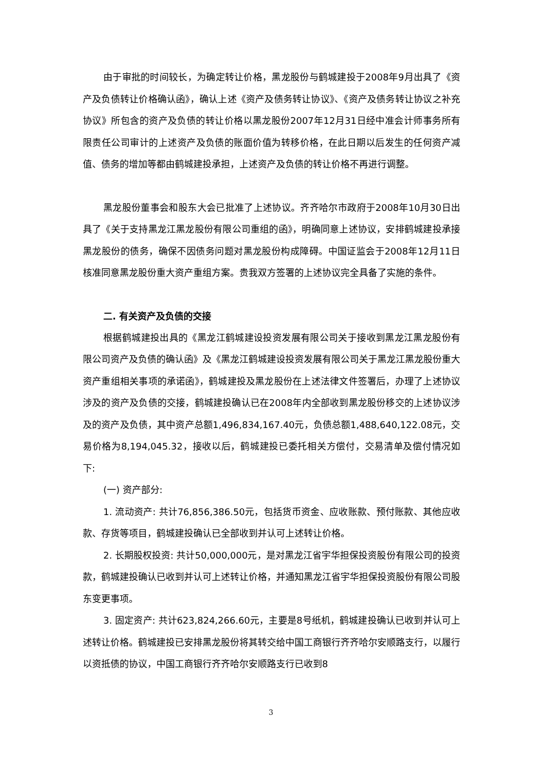由于审批的时间较长，为确定转让价格，黑龙股份与鹤城建投于2008年9月出具了《资产及负债转让价格确认函》，确认上述《资产及债务转让协议》、《资产及债务转让协议之补充协议》所包含的资产及负债的转让价格以黑龙股份2007年12月31日经中准会计师事务所有限责任公司审计的上述资产及负债的账面价值为转移价格，在此日期以后发生的任何资产减值、债务的增加等都由鹤城建投承担，上述资产及负债的转让价格不再进行调整。
黑龙股份董事会和股东大会已批准了上述协议。齐齐哈尔市政府于2008年10月30日出具了《关于支持黑龙江黑龙股份有限公司重组的函》，明确同意上述协议，安排鹤城建投承接黑龙股份的债务，确保不因债务问题对黑龙股份构成障碍。中国证监会于2008年12月11日核准同意黑龙股份重大资产重组方案。贵我双方签署的上述协议完全具备了实施的条件。
二. 有关资产及负债的交接
根据鹤城建投出具的《黑龙江鹤城建设投资发展有限公司关于接收到黑龙江黑龙股份有限公司资产及负债的确认函》及《黑龙江鹤城建设投资发展有限公司关于黑龙江黑龙股份重大资产重组相关事项的承诺函》，鹤城建投及黑龙股份在上述法律文件签署后，办理了上述协议涉及的资产及负债的交接，鹤城建投确认已在2008年内全部收到黑龙股份移交的上述协议涉及的资产及负债，其中资产总额1,496,834,167.40元，负债总额1,488,640,122.08元，交易价格为8,194,045.32，接收以后，鹤城建投已委托相关方偿付，交易清单及偿付情况如下:
(一) 资产部分:
1. 流动资产: 共计76,856,386.50元，包括货币资金、应收账款、预付账款、其他应收款、存货等项目，鹤城建投确认已全部收到并认可上述转让价格。
2. 长期股权投资: 共计50,000,000元，是对黑龙江省宇华担保投资股份有限公司的投资款，鹤城建投确认已收到并认可上述转让价格，并通知黑龙江省宇华担保投资股份有限公司股东变更事项。
3. 固定资产: 共计623,824,266.60元，主要是8号纸机，鹤城建投确认已收到并认可上述转让价格。鹤城建投已安排黑龙股份将其转交给中国工商银行齐齐哈尔安顺路支行，以履行以资抵债的协议，中国工商银行齐齐哈尔安顺路支行已收到8
3